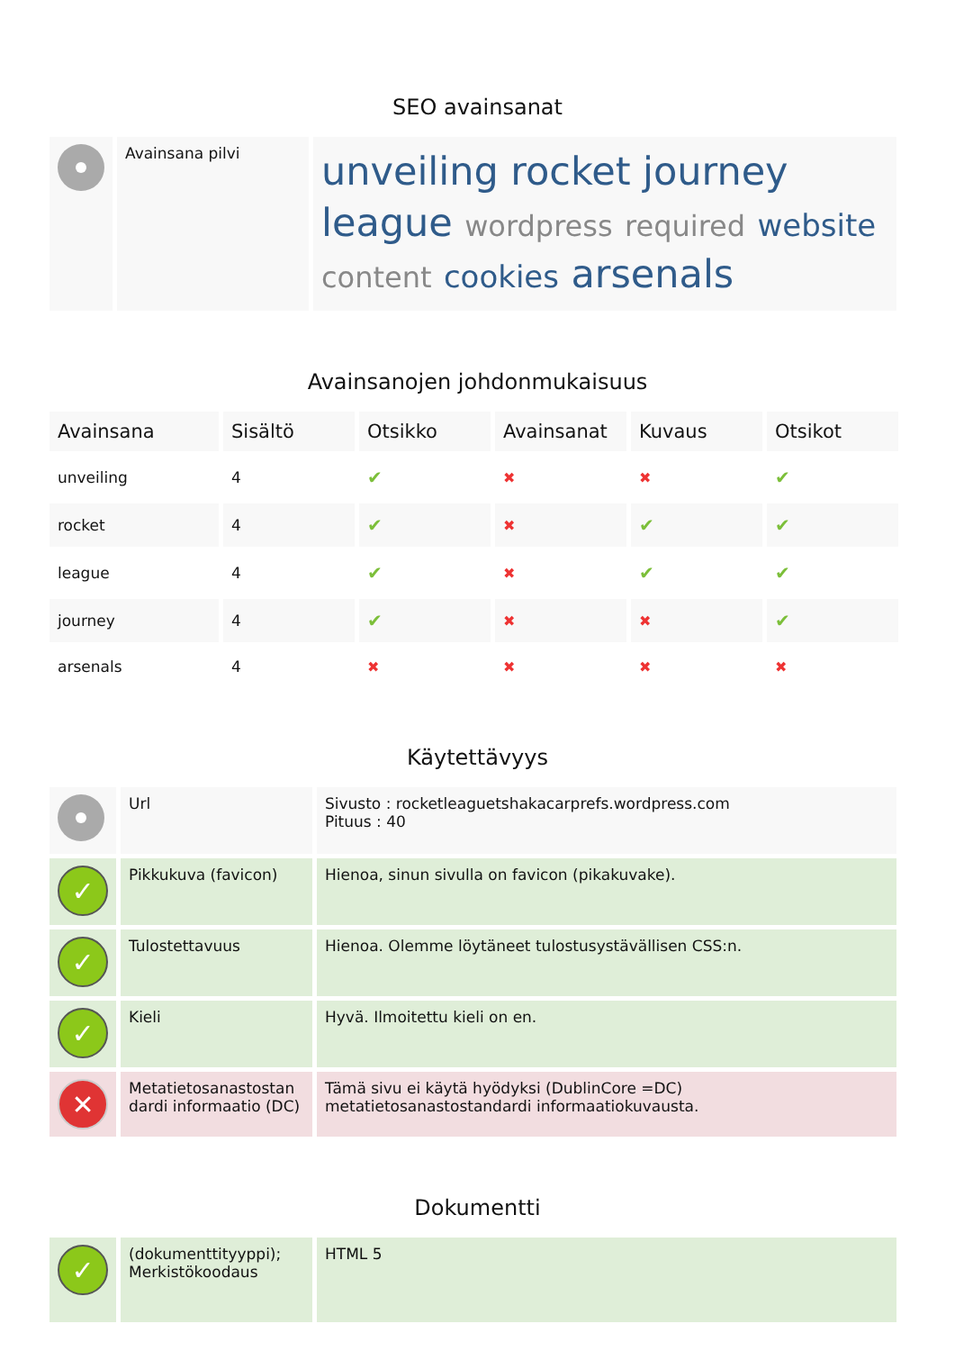SEO avainsanat
| | Avainsana pilvi | unveiling rocket journey league wordpress required website content cookies arsenals |
Avainsanojen johdonmukaisuus
| Avainsana | Sisältö | Otsikko | Avainsanat | Kuvaus | Otsikot |
| --- | --- | --- | --- | --- | --- |
| unveiling | 4 | ✔ | ✖ | ✖ | ✔ |
| rocket | 4 | ✔ | ✖ | ✔ | ✔ |
| league | 4 | ✔ | ✖ | ✔ | ✔ |
| journey | 4 | ✔ | ✖ | ✖ | ✔ |
| arsenals | 4 | ✖ | ✖ | ✖ | ✖ |
Käytettävyys
| | Url | Sivusto : rocketleaguetshakacarprefs.wordpress.com Pituus : 40 |
| ✓ | Pikkukuva (favicon) | Hienoa, sinun sivulla on favicon (pikakuvake). |
| ✓ | Tulostettavuus | Hienoa. Olemme löytäneet tulostusystävällisen CSS:n. |
| ✓ | Kieli | Hyvä. Ilmoitettu kieli on en. |
| ✕ | Metatietosanastostan dardi informaatio (DC) | Tämä sivu ei käytä hyödyksi (DublinCore =DC) metatietosanastostandardi informaatiokuvausta. |
Dokumentti
| ✓ | (dokumenttityyppi); Merkistökoodaus | HTML 5 |